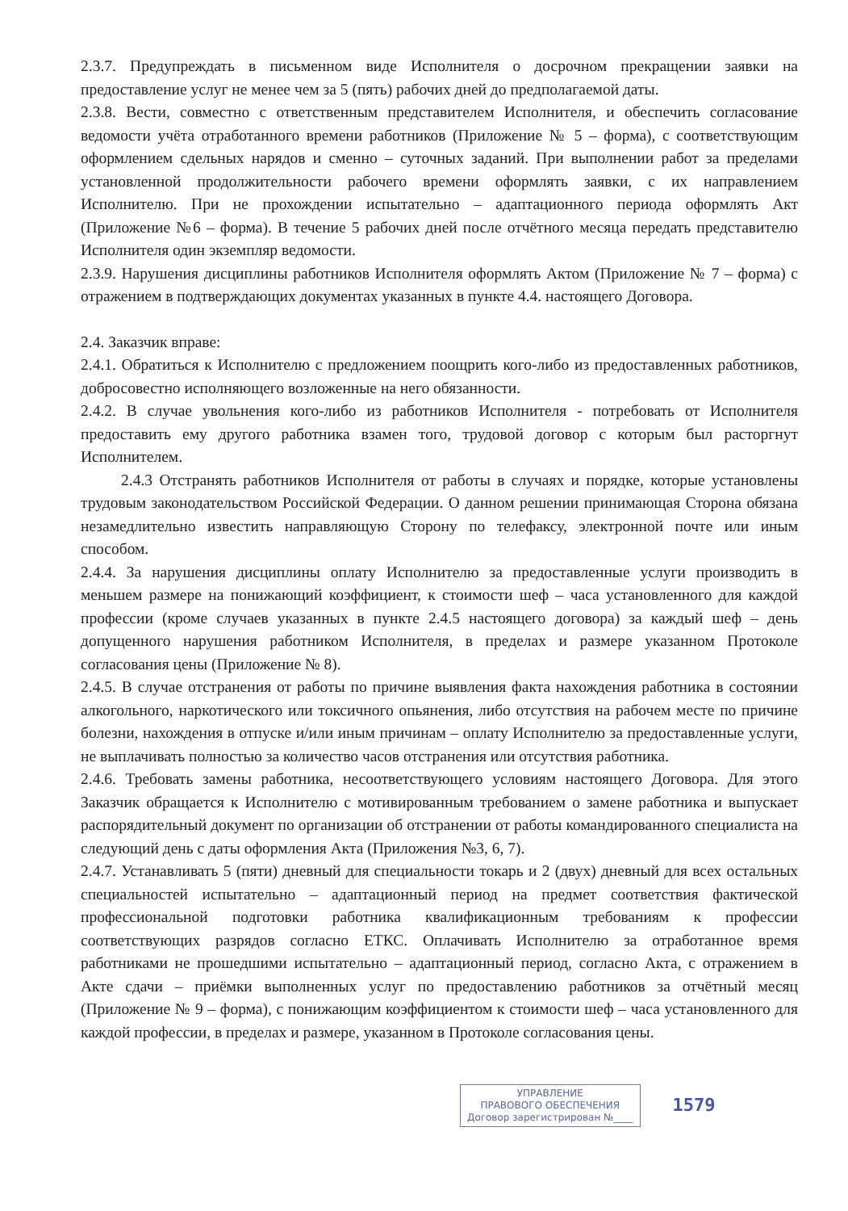2.3.7. Предупреждать в письменном виде Исполнителя о досрочном прекращении заявки на предоставление услуг не менее чем за 5 (пять) рабочих дней до предполагаемой даты.
2.3.8. Вести, совместно с ответственным представителем Исполнителя, и обеспечить согласование ведомости учёта отработанного времени работников (Приложение № 5 – форма), с соответствующим оформлением сдельных нарядов и сменно – суточных заданий. При выполнении работ за пределами установленной продолжительности рабочего времени оформлять заявки, с их направлением Исполнителю. При не прохождении испытательно – адаптационного периода оформлять Акт (Приложение №6 – форма). В течение 5 рабочих дней после отчётного месяца передать представителю Исполнителя один экземпляр ведомости.
2.3.9. Нарушения дисциплины работников Исполнителя оформлять Актом (Приложение № 7 – форма) с отражением в подтверждающих документах указанных в пункте 4.4. настоящего Договора.
2.4. Заказчик вправе:
2.4.1. Обратиться к Исполнителю с предложением поощрить кого-либо из предоставленных работников, добросовестно исполняющего возложенные на него обязанности.
2.4.2. В случае увольнения кого-либо из работников Исполнителя - потребовать от Исполнителя предоставить ему другого работника взамен того, трудовой договор с которым был расторгнут Исполнителем.
2.4.3 Отстранять работников Исполнителя от работы в случаях и порядке, которые установлены трудовым законодательством Российской Федерации. О данном решении принимающая Сторона обязана незамедлительно известить направляющую Сторону по телефаксу, электронной почте или иным способом.
2.4.4. За нарушения дисциплины оплату Исполнителю за предоставленные услуги производить в меньшем размере на понижающий коэффициент, к стоимости шеф – часа установленного для каждой профессии (кроме случаев указанных в пункте 2.4.5 настоящего договора) за каждый шеф – день допущенного нарушения работником Исполнителя, в пределах и размере указанном Протоколе согласования цены (Приложение № 8).
2.4.5. В случае отстранения от работы по причине выявления факта нахождения работника в состоянии алкогольного, наркотического или токсичного опьянения, либо отсутствия на рабочем месте по причине болезни, нахождения в отпуске и/или иным причинам – оплату Исполнителю за предоставленные услуги, не выплачивать полностью за количество часов отстранения или отсутствия работника.
2.4.6. Требовать замены работника, несоответствующего условиям настоящего Договора. Для этого Заказчик обращается к Исполнителю с мотивированным требованием о замене работника и выпускает распорядительный документ по организации об отстранении от работы командированного специалиста на следующий день с даты оформления Акта (Приложения №3, 6, 7).
2.4.7. Устанавливать 5 (пяти) дневный для специальности токарь и 2 (двух) дневный для всех остальных специальностей испытательно – адаптационный период на предмет соответствия фактической профессиональной подготовки работника квалификационным требованиям к профессии соответствующих разрядов согласно ЕТКС. Оплачивать Исполнителю за отработанное время работниками не прошедшими испытательно – адаптационный период, согласно Акта, с отражением в Акте сдачи – приёмки выполненных услуг по предоставлению работников за отчётный месяц (Приложение № 9 – форма), с понижающим коэффициентом к стоимости шеф – часа установленного для каждой профессии, в пределах и размере, указанном в Протоколе согласования цены.
УПРАВЛЕНИЕ
ПРАВОВОГО ОБЕСПЕЧЕНИЯ
Договор зарегистрирован №____
1579